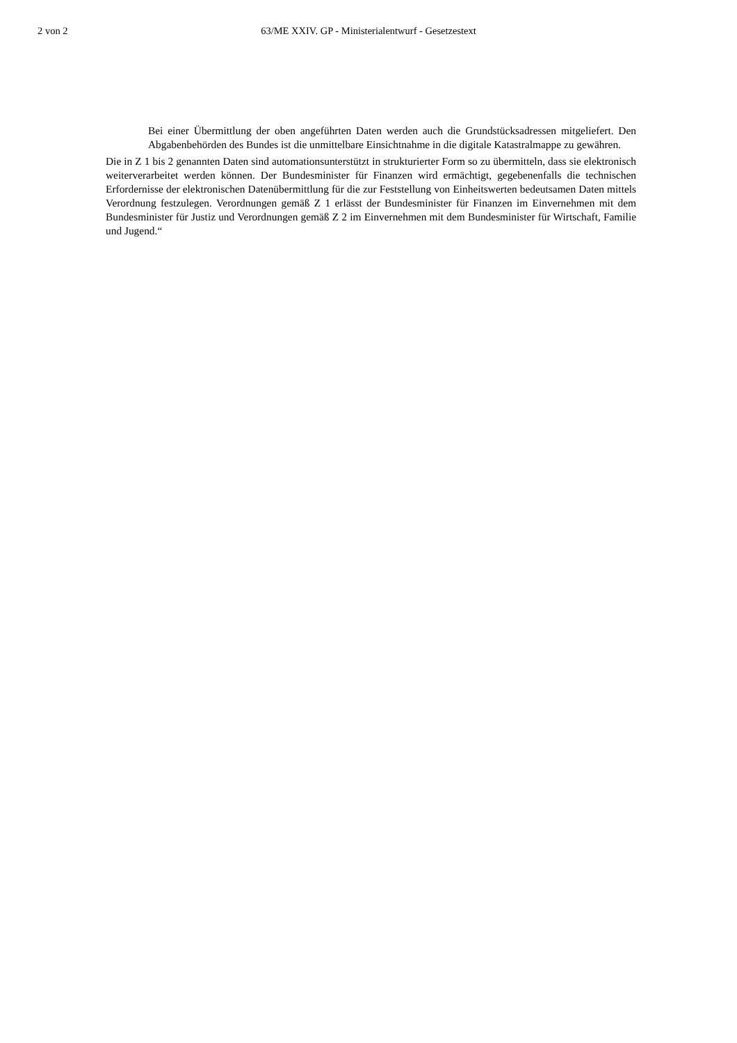2 von 2
63/ME XXIV. GP - Ministerialentwurf - Gesetzestext
Bei einer Übermittlung der oben angeführten Daten werden auch die Grundstücksadressen mitgeliefert. Den Abgabenbehörden des Bundes ist die unmittelbare Einsichtnahme in die digitale Katastralmappe zu gewähren.
Die in Z 1 bis 2 genannten Daten sind automationsunterstützt in strukturierter Form so zu übermitteln, dass sie elektronisch weiterverarbeitet werden können. Der Bundesminister für Finanzen wird ermächtigt, gegebenenfalls die technischen Erfordernisse der elektronischen Datenübermittlung für die zur Feststellung von Einheitswerten bedeutsamen Daten mittels Verordnung festzulegen. Verordnungen gemäß Z 1 erlässt der Bundesminister für Finanzen im Einvernehmen mit dem Bundesminister für Justiz und Verordnungen gemäß Z 2 im Einvernehmen mit dem Bundesminister für Wirtschaft, Familie und Jugend.“